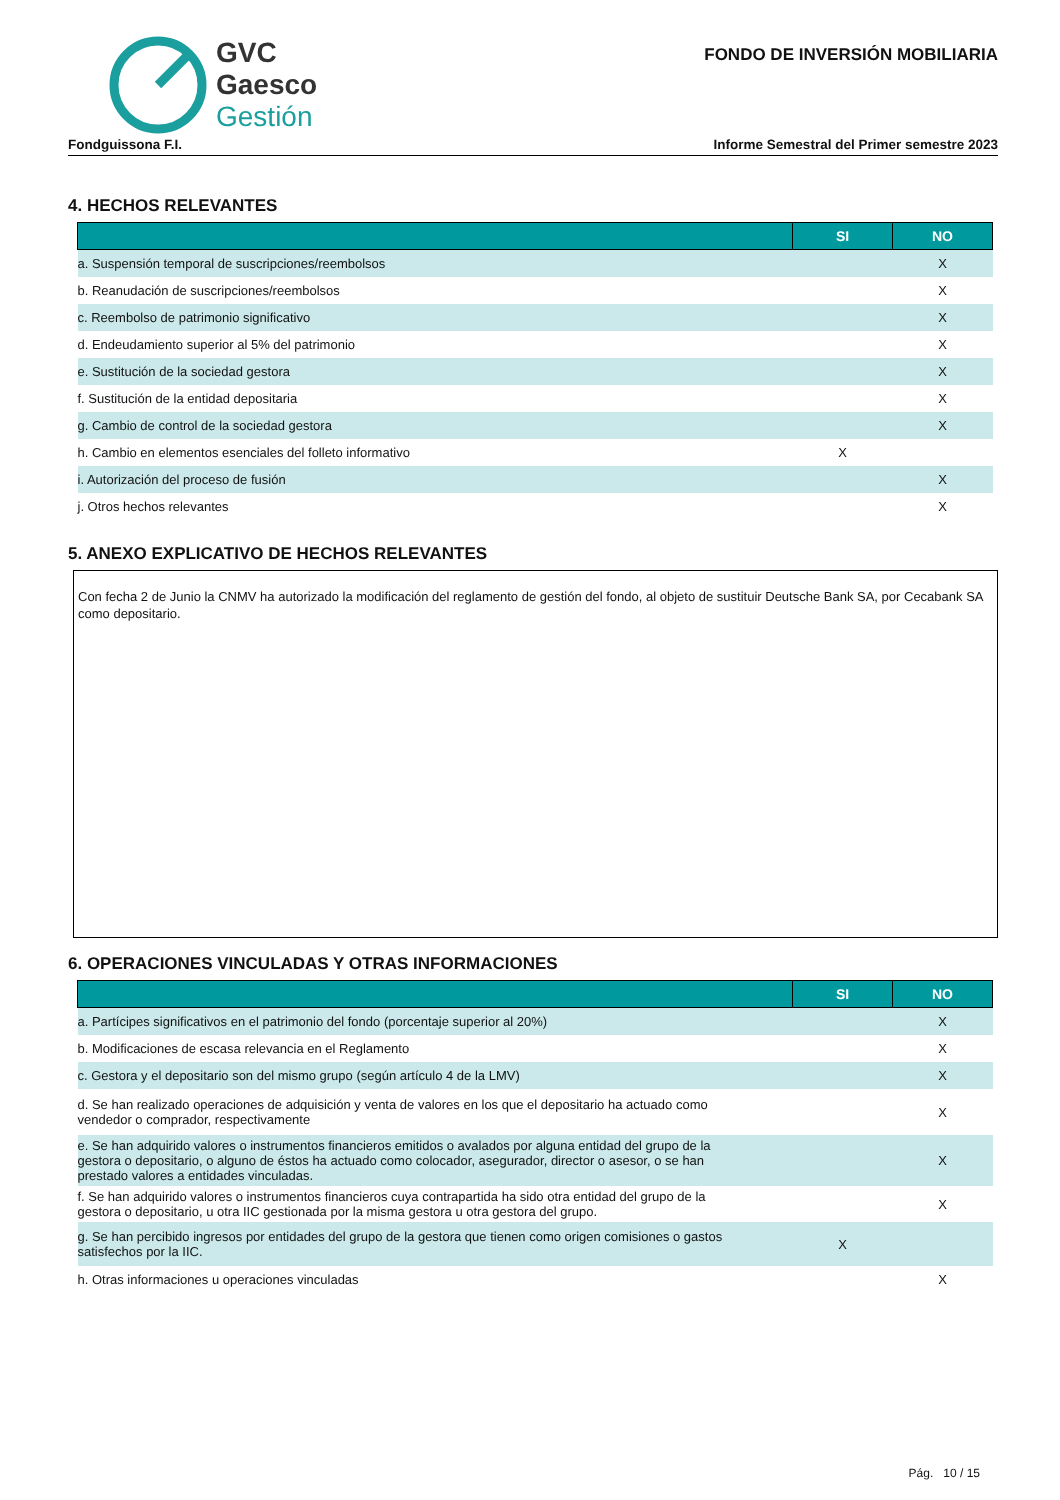GVC
Gaesco
Gestión
FONDO DE INVERSIÓN MOBILIARIA
Fondguissona F.I. Informe Semestral del Primer semestre 2023
4. HECHOS RELEVANTES
| | SI | NO |
| --- | --- | --- |
| a. Suspensión temporal de suscripciones/reembolsos | | X |
| b. Reanudación de suscripciones/reembolsos | | X |
| c. Reembolso de patrimonio significativo | | X |
| d. Endeudamiento superior al 5% del patrimonio | | X |
| e. Sustitución de la sociedad gestora | | X |
| f. Sustitución de la entidad depositaria | | X |
| g. Cambio de control de la sociedad gestora | | X |
| h. Cambio en elementos esenciales del folleto informativo | X | |
| i. Autorización del proceso de fusión | | X |
| j. Otros hechos relevantes | | X |
5. ANEXO EXPLICATIVO DE HECHOS RELEVANTES
Con fecha 2 de Junio la CNMV ha autorizado la modificación del reglamento de gestión del fondo, al objeto de sustituir Deutsche Bank SA, por Cecabank SA como depositario.
6. OPERACIONES VINCULADAS Y OTRAS INFORMACIONES
| | SI | NO |
| --- | --- | --- |
| a. Partícipes significativos en el patrimonio del fondo (porcentaje superior al 20%) | | X |
| b. Modificaciones de escasa relevancia en el Reglamento | | X |
| c. Gestora y el depositario son del mismo grupo (según artículo 4 de la LMV) | | X |
| d. Se han realizado operaciones de adquisición y venta de valores en los que el depositario ha actuado como vendedor o comprador, respectivamente | | X |
| e. Se han adquirido valores o instrumentos financieros emitidos o avalados por alguna entidad del grupo de la gestora o depositario, o alguno de éstos ha actuado como colocador, asegurador, director o asesor, o se han prestado valores a entidades vinculadas. | | X |
| f. Se han adquirido valores o instrumentos financieros cuya contrapartida ha sido otra entidad del grupo de la gestora o depositario, u otra IIC gestionada por la misma gestora u otra gestora del grupo. | | X |
| g. Se han percibido ingresos por entidades del grupo de la gestora que tienen como origen comisiones o gastos satisfechos por la IIC. | X | |
| h. Otras informaciones u operaciones vinculadas | | X |
Pág. 10 / 15